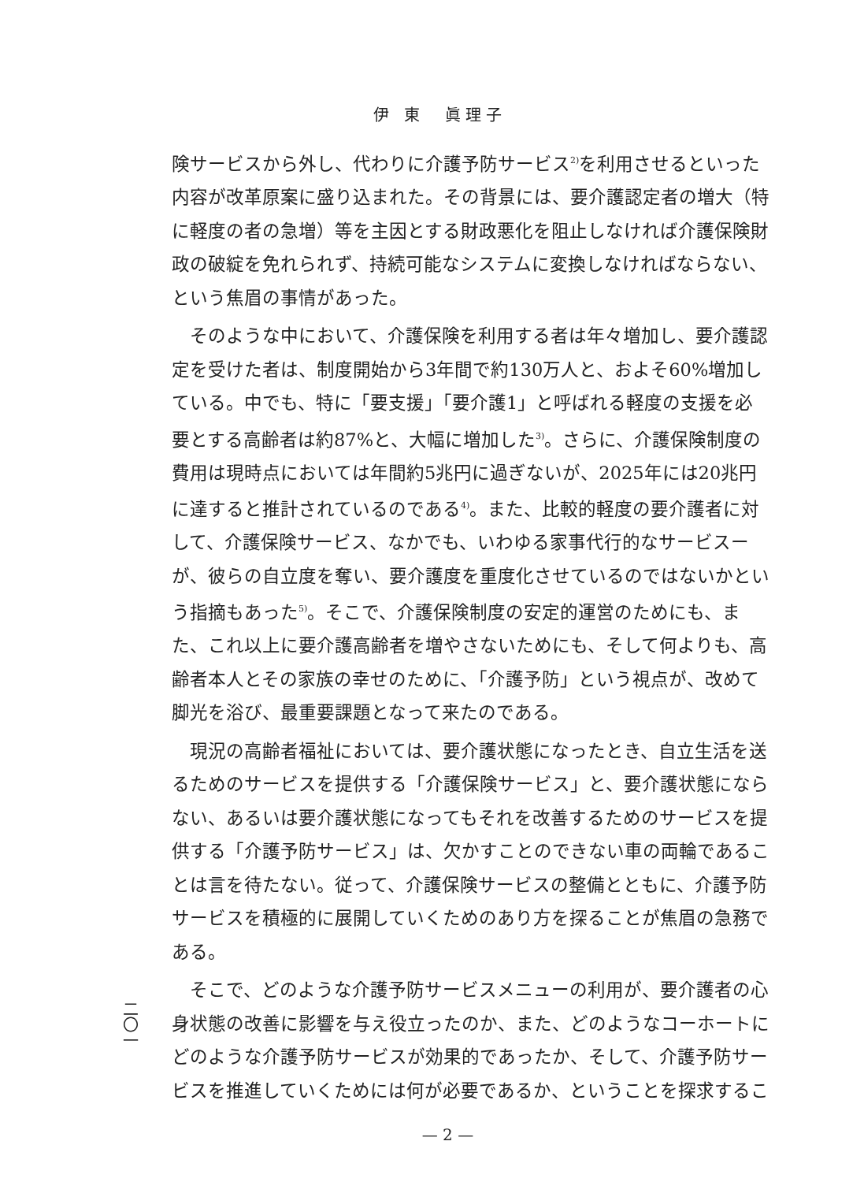伊 東　眞理子
険サービスから外し、代わりに介護予防サービス<sup>2)</sup>を利用させるといった内容が改革原案に盛り込まれた。その背景には、要介護認定者の増大（特に軽度の者の急増）等を主因とする財政悪化を阻止しなければ介護保険財政の破綻を免れられず、持続可能なシステムに変換しなければならない、という焦眉の事情があった。
そのような中において、介護保険を利用する者は年々増加し、要介護認定を受けた者は、制度開始から3年間で約130万人と、およそ60%増加している。中でも、特に「要支援」「要介護1」と呼ばれる軽度の支援を必要とする高齢者は約87%と、大幅に増加した<sup>3)</sup>。さらに、介護保険制度の費用は現時点においては年間約5兆円に過ぎないが、2025年には20兆円に達すると推計されているのである<sup>4)</sup>。また、比較的軽度の要介護者に対して、介護保険サービス、なかでも、いわゆる家事代行的なサービスーが、彼らの自立度を奪い、要介護度を重度化させているのではないかという指摘もあった<sup>5)</sup>。そこで、介護保険制度の安定的運営のためにも、また、これ以上に要介護高齢者を増やさないためにも、そして何よりも、高齢者本人とその家族の幸せのために、「介護予防」という視点が、改めて脚光を浴び、最重要課題となって来たのである。
現況の高齢者福祉においては、要介護状態になったとき、自立生活を送るためのサービスを提供する「介護保険サービス」と、要介護状態にならない、あるいは要介護状態になってもそれを改善するためのサービスを提供する「介護予防サービス」は、欠かすことのできない車の両輪であることは言を待たない。従って、介護保険サービスの整備とともに、介護予防サービスを積極的に展開していくためのあり方を探ることが焦眉の急務である。
そこで、どのような介護予防サービスメニューの利用が、要介護者の心身状態の改善に影響を与え役立ったのか、また、どのようなコーホートにどのような介護予防サービスが効果的であったか、そして、介護予防サービスを推進していくためには何が必要であるか、ということを探求するこ
二〇一
— 2 —